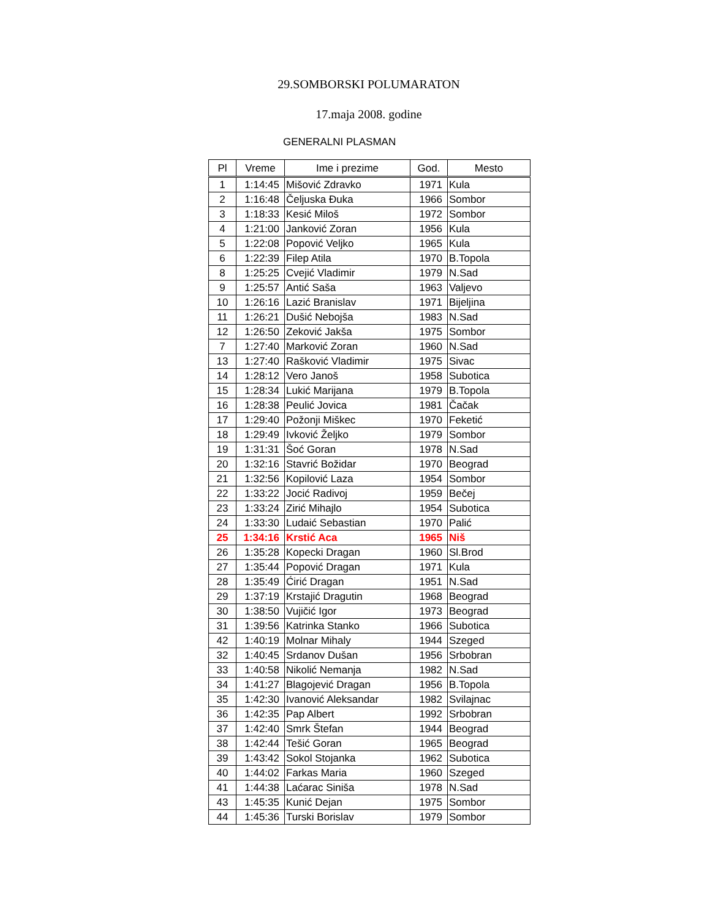29.SOMBORSKI POLUMARATON
17.maja 2008. godine
GENERALNI PLASMAN
| Pl | Vreme | Ime i prezime | God. | Mesto |
| --- | --- | --- | --- | --- |
| 1 | 1:14:45 | Mišović Zdravko | 1971 | Kula |
| 2 | 1:16:48 | Čeljuska Đuka | 1966 | Sombor |
| 3 | 1:18:33 | Kesić Miloš | 1972 | Sombor |
| 4 | 1:21:00 | Janković Zoran | 1956 | Kula |
| 5 | 1:22:08 | Popović Veljko | 1965 | Kula |
| 6 | 1:22:39 | Filep Atila | 1970 | B.Topola |
| 8 | 1:25:25 | Cvejić Vladimir | 1979 | N.Sad |
| 9 | 1:25:57 | Antić Saša | 1963 | Valjevo |
| 10 | 1:26:16 | Lazić Branislav | 1971 | Bijeljina |
| 11 | 1:26:21 | Dušić Nebojša | 1983 | N.Sad |
| 12 | 1:26:50 | Zeković Jakša | 1975 | Sombor |
| 7 | 1:27:40 | Marković Zoran | 1960 | N.Sad |
| 13 | 1:27:40 | Rašković Vladimir | 1975 | Sivac |
| 14 | 1:28:12 | Vero Janoš | 1958 | Subotica |
| 15 | 1:28:34 | Lukić Marijana | 1979 | B.Topola |
| 16 | 1:28:38 | Peulić Jovica | 1981 | Čačak |
| 17 | 1:29:40 | Požonji Miškec | 1970 | Feketić |
| 18 | 1:29:49 | Ivković Željko | 1979 | Sombor |
| 19 | 1:31:31 | Šoć Goran | 1978 | N.Sad |
| 20 | 1:32:16 | Stavrić Božidar | 1970 | Beograd |
| 21 | 1:32:56 | Kopilović Laza | 1954 | Sombor |
| 22 | 1:33:22 | Jocić Radivoj | 1959 | Bečej |
| 23 | 1:33:24 | Zirić Mihajlo | 1954 | Subotica |
| 24 | 1:33:30 | Ludaić Sebastian | 1970 | Palić |
| 25 | 1:34:16 | Krstić Aca | 1965 | Niš |
| 26 | 1:35:28 | Kopecki Dragan | 1960 | Sl.Brod |
| 27 | 1:35:44 | Popović Dragan | 1971 | Kula |
| 28 | 1:35:49 | Ćirić Dragan | 1951 | N.Sad |
| 29 | 1:37:19 | Krstajić Dragutin | 1968 | Beograd |
| 30 | 1:38:50 | Vujičić Igor | 1973 | Beograd |
| 31 | 1:39:56 | Katrinka Stanko | 1966 | Subotica |
| 42 | 1:40:19 | Molnar Mihaly | 1944 | Szeged |
| 32 | 1:40:45 | Srdanov Dušan | 1956 | Srbobran |
| 33 | 1:40:58 | Nikolić Nemanja | 1982 | N.Sad |
| 34 | 1:41:27 | Blagojević Dragan | 1956 | B.Topola |
| 35 | 1:42:30 | Ivanović Aleksandar | 1982 | Svilajnac |
| 36 | 1:42:35 | Pap Albert | 1992 | Srbobran |
| 37 | 1:42:40 | Smrk Štefan | 1944 | Beograd |
| 38 | 1:42:44 | Tešić Goran | 1965 | Beograd |
| 39 | 1:43:42 | Sokol Stojanka | 1962 | Subotica |
| 40 | 1:44:02 | Farkas Maria | 1960 | Szeged |
| 41 | 1:44:38 | Laćarac Siniša | 1978 | N.Sad |
| 43 | 1:45:35 | Kunić Dejan | 1975 | Sombor |
| 44 | 1:45:36 | Turski Borislav | 1979 | Sombor |